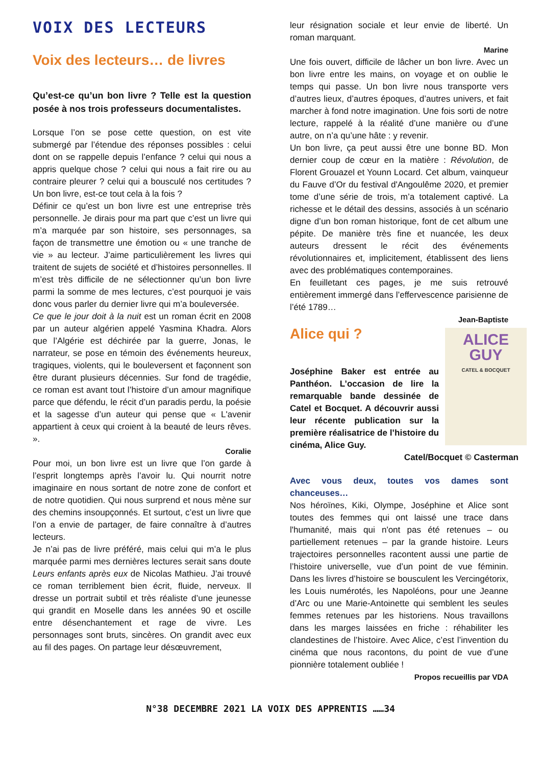VOIX DES LECTEURS
Voix des lecteurs… de livres
Qu’est-ce qu’un bon livre ? Telle est la question posée à nos trois professeurs documentalistes.
Lorsque l’on se pose cette question, on est vite submergé par l’étendue des réponses possibles : celui dont on se rappelle depuis l’enfance ? celui qui nous a appris quelque chose ? celui qui nous a fait rire ou au contraire pleurer ? celui qui a bousculé nos certitudes ? Un bon livre, est-ce tout cela à la fois ?
Définir ce qu’est un bon livre est une entreprise très personnelle. Je dirais pour ma part que c’est un livre qui m’a marquée par son histoire, ses personnages, sa façon de transmettre une émotion ou « une tranche de vie » au lecteur. J’aime particulièrement les livres qui traitent de sujets de société et d’histoires personnelles. Il m’est très difficile de ne sélectionner qu’un bon livre parmi la somme de mes lectures, c’est pourquoi je vais donc vous parler du dernier livre qui m’a bouleversée.
Ce que le jour doit à la nuit est un roman écrit en 2008 par un auteur algérien appelé Yasmina Khadra. Alors que l’Algérie est déchirée par la guerre, Jonas, le narrateur, se pose en témoin des événements heureux, tragiques, violents, qui le bouleversent et façonnent son être durant plusieurs décennies. Sur fond de tragédie, ce roman est avant tout l’histoire d’un amour magnifique parce que défendu, le récit d’un paradis perdu, la poésie et la sagesse d’un auteur qui pense que « L'avenir appartient à ceux qui croient à la beauté de leurs rêves. ».
Coralie
Pour moi, un bon livre est un livre que l’on garde à l’esprit longtemps après l’avoir lu. Qui nourrit notre imaginaire en nous sortant de notre zone de confort et de notre quotidien. Qui nous surprend et nous mène sur des chemins insoupçonnés. Et surtout, c’est un livre que l’on a envie de partager, de faire connaître à d’autres lecteurs.
Je n’ai pas de livre préféré, mais celui qui m’a le plus marquée parmi mes dernières lectures serait sans doute Leurs enfants après eux de Nicolas Mathieu. J’ai trouvé ce roman terriblement bien écrit, fluide, nerveux. Il dresse un portrait subtil et très réaliste d’une jeunesse qui grandit en Moselle dans les années 90 et oscille entre désenchantement et rage de vivre. Les personnages sont bruts, sincères. On grandit avec eux au fil des pages. On partage leur désœuvrement,
leur résignation sociale et leur envie de liberté. Un roman marquant.
Marine
Une fois ouvert, difficile de lâcher un bon livre. Avec un bon livre entre les mains, on voyage et on oublie le temps qui passe. Un bon livre nous transporte vers d’autres lieux, d’autres époques, d’autres univers, et fait marcher à fond notre imagination. Une fois sorti de notre lecture, rappelé à la réalité d’une manière ou d’une autre, on n’a qu’une hâte : y revenir.
Un bon livre, ça peut aussi être une bonne BD. Mon dernier coup de cœur en la matière : Révolution, de Florent Grouazel et Younn Locard. Cet album, vainqueur du Fauve d’Or du festival d'Angoulême 2020, et premier tome d’une série de trois, m’a totalement captivé. La richesse et le détail des dessins, associés à un scénario digne d’un bon roman historique, font de cet album une pépite. De manière très fine et nuancée, les deux auteurs dressent le récit des événements révolutionnaires et, implicitement, établissent des liens avec des problématiques contemporaines.
En feuilletant ces pages, je me suis retrouvé entièrement immergé dans l’effervescence parisienne de l’été 1789…
Jean-Baptiste
ALICE
GUY
CATEL & BOCQUET
Alice qui ?
Joséphine Baker est entrée au Panthéon. L’occasion de lire la remarquable bande dessinée de Catel et Bocquet. A découvrir aussi leur récente publication sur la première réalisatrice de l’histoire du cinéma, Alice Guy.
Catel/Bocquet © Casterman
Avec vous deux, toutes vos dames sont chanceuses…
Nos héroïnes, Kiki, Olympe, Joséphine et Alice sont toutes des femmes qui ont laissé une trace dans l'humanité, mais qui n'ont pas été retenues – ou partiellement retenues – par la grande histoire. Leurs trajectoires personnelles racontent aussi une partie de l’histoire universelle, vue d’un point de vue féminin. Dans les livres d’histoire se bousculent les Vercingétorix, les Louis numérotés, les Napoléons, pour une Jeanne d’Arc ou une Marie-Antoinette qui semblent les seules femmes retenues par les historiens. Nous travaillons dans les marges laissées en friche : réhabiliter les clandestines de l’histoire. Avec Alice, c’est l’invention du cinéma que nous racontons, du point de vue d’une pionnière totalement oubliée !
Propos recueillis par VDA
N°38 DECEMBRE 2021 LA VOIX DES APPRENTIS ……34